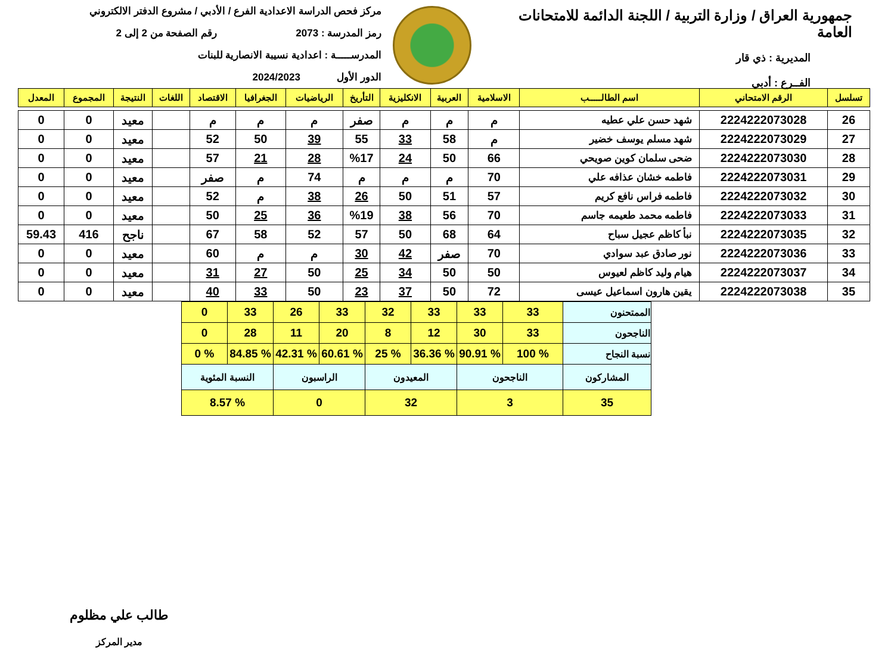جمهورية العراق / وزارة التربية / اللجنة الدائمة للامتحانات العامة
المديرية : ذي قار
الفــرع : أدبي
مركز فحص الدراسة الاعدادية الفرع / الأدبي / مشروع الدفتر الالكتروني
رمز المدرسة : 2073 رقم الصفحة من 2 إلى 2
المدرســـــة : اعدادية نسيبة الانصارية للبنات
الدور الأول 2024/2023
| تسلسل | الرقم الامتحاني | اسم الطالـــــب | الاسلامية | العربية | الانكليزية | التأريخ | الرياضيات | الجغرافيا | الاقتصاد | اللغات | النتيجة | المجموع | المعدل |
| --- | --- | --- | --- | --- | --- | --- | --- | --- | --- | --- | --- | --- | --- |
| 26 | 2224222073028 | شهد حسن علي عطيه | م | م | م | صفر | م | م | م | | معيد | 0 | 0 |
| 27 | 2224222073029 | شهد مسلم يوسف خضير | م | 58 | 33 | 55 | 39 | 50 | 52 | | معيد | 0 | 0 |
| 28 | 2224222073030 | ضحى سلمان كوين صويحي | 66 | 50 | 24 | %17 | 28 | 21 | 57 | | معيد | 0 | 0 |
| 29 | 2224222073031 | فاطمه خشان عذافه علي | 70 | م | م | م | 74 | م | صفر | | معيد | 0 | 0 |
| 30 | 2224222073032 | فاطمه فراس نافع كريم | 57 | 51 | 50 | 26 | 38 | م | 52 | | معيد | 0 | 0 |
| 31 | 2224222073033 | فاطمه محمد طعيمه جاسم | 70 | 56 | 38 | %19 | 36 | 25 | 50 | | معيد | 0 | 0 |
| 32 | 2224222073035 | نبأ كاظم عجيل سباح | 64 | 68 | 50 | 57 | 52 | 58 | 67 | | ناجح | 416 | 59.43 |
| 33 | 2224222073036 | نور صادق عبد سوادي | 70 | صفر | 42 | 30 | م | م | 60 | | معيد | 0 | 0 |
| 34 | 2224222073037 | هيام وليد كاظم لعيوس | 50 | 50 | 34 | 25 | 50 | 27 | 31 | | معيد | 0 | 0 |
| 35 | 2224222073038 | يقين هارون اسماعيل عيسى | 72 | 50 | 37 | 23 | 50 | 33 | 40 | | معيد | 0 | 0 |
| الممتحنون | 33 | 33 | 33 | 32 | 33 | 26 | 33 | 0 |
| الناجحون | 33 | 30 | 12 | 8 | 20 | 11 | 28 | 0 |
| نسبة النجاح | % 100 | % 90.91 | % 36.36 | % 25 | % 60.61 | % 42.31 | % 84.85 | % 0 |
| المشاركون | الناجحون | | المعيدون | | الراسبون | | النسبة المئوية | |
| 35 | 3 | | 32 | | 0 | | % 8.57 | |
طالب علي مظلوم
مدير المركز